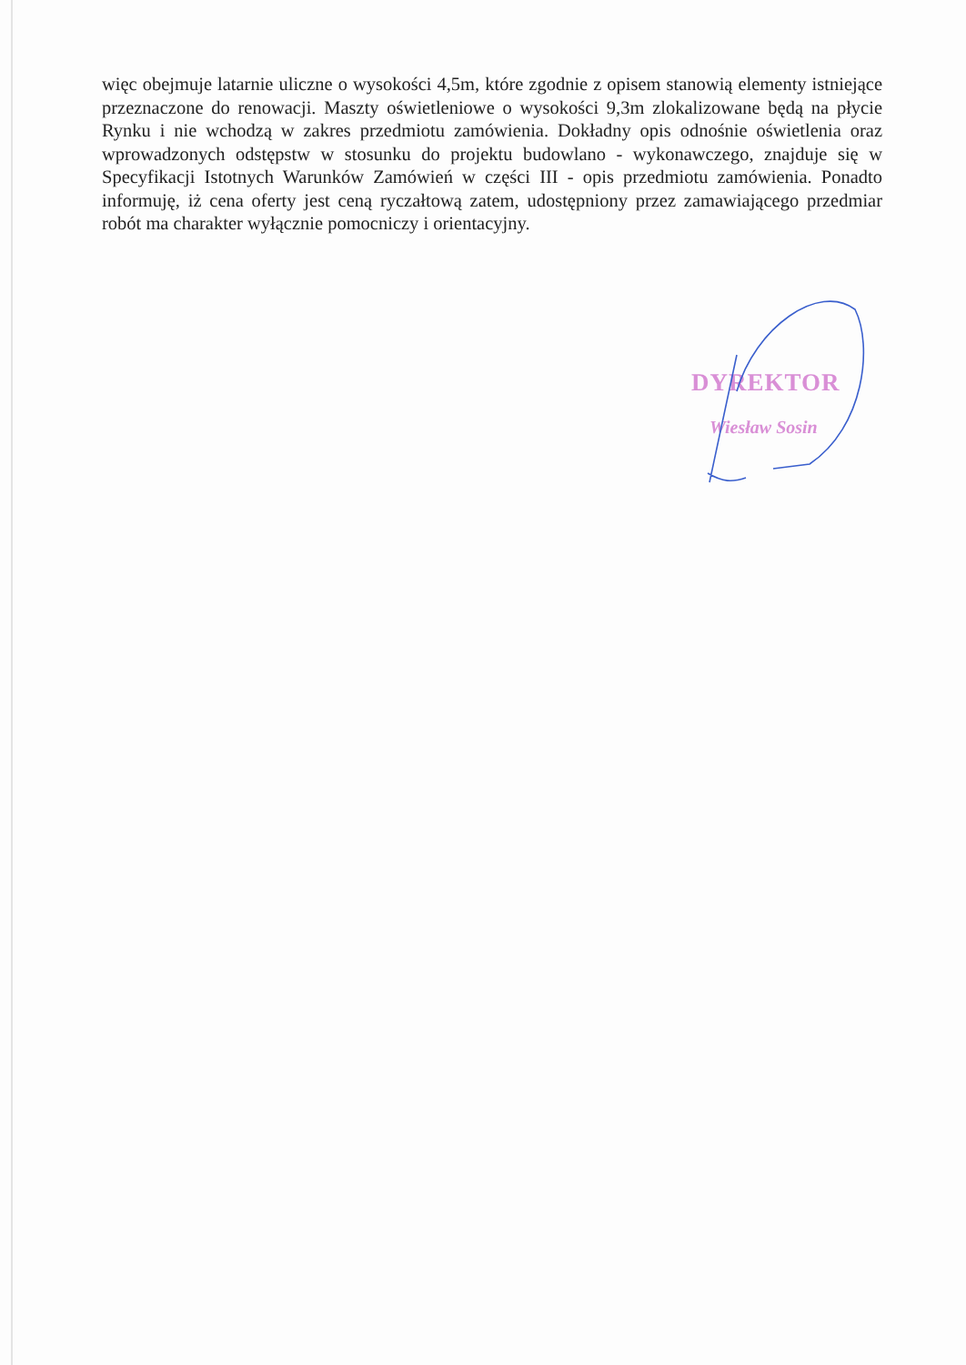więc obejmuje latarnie uliczne o wysokości 4,5m, które zgodnie z opisem stanowią elementy istniejące przeznaczone do renowacji. Maszty oświetleniowe o wysokości 9,3m zlokalizowane będą na płycie Rynku i nie wchodzą w zakres przedmiotu zamówienia. Dokładny opis odnośnie oświetlenia oraz wprowadzonych odstępstw w stosunku do projektu budowlano - wykonawczego, znajduje się w Specyfikacji Istotnych Warunków Zamówień w części III - opis przedmiotu zamówienia. Ponadto informuję, iż cena oferty jest ceną ryczałtową zatem, udostępniony przez zamawiającego przedmiar robót ma charakter wyłącznie pomocniczy i orientacyjny.
DYREKTOR
Wiesław Sosin